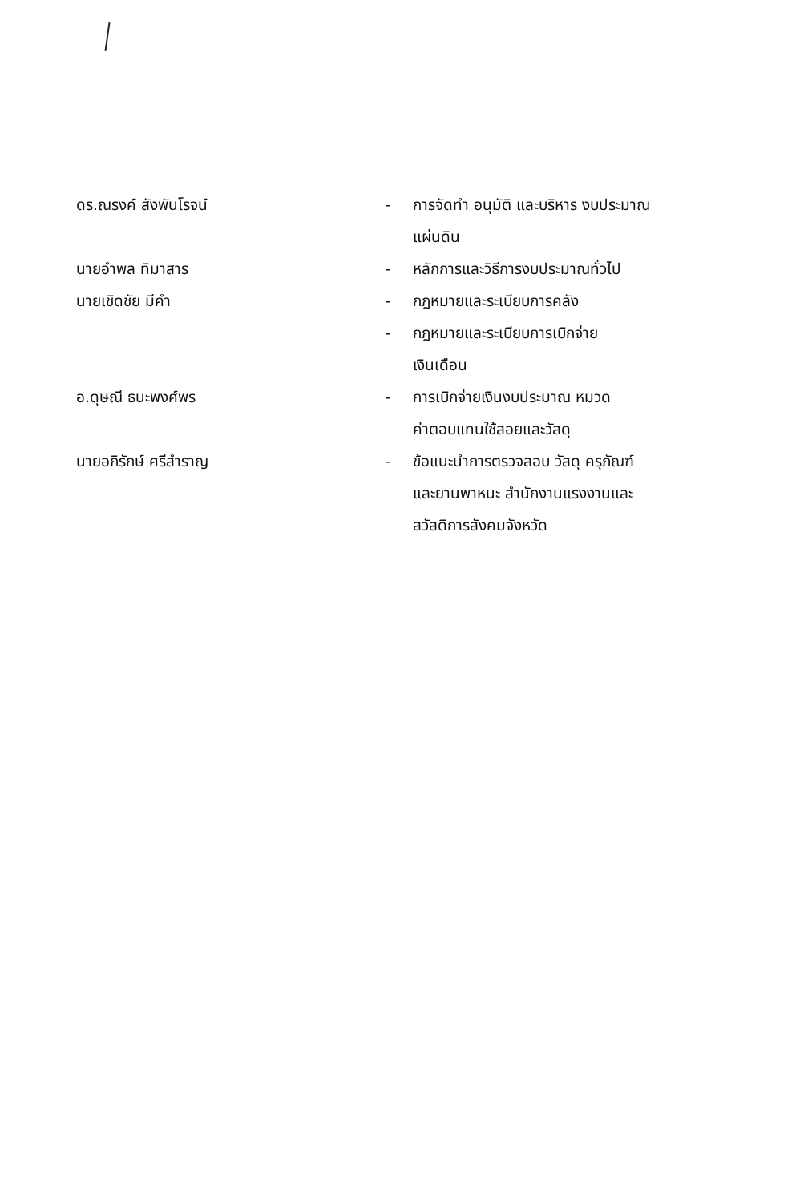| ดร.ณรงค์ สังพันโรจน์ | - | การจัดทำ อนุมัติ และบริหาร งบประมาณ แผ่นดิน |
| นายอำพล ทิมาสาร | - | หลักการและวิธีการงบประมาณทั่วไป |
| นายเชิดชัย มีคำ | - | กฎหมายและระเบียบการคลัง |
| | - | กฎหมายและระเบียบการเบิกจ่าย เงินเดือน |
| อ.ดุษณี ธนะพงศ์พร | - | การเบิกจ่ายเงินงบประมาณ หมวด ค่าตอบแทนใช้สอยและวัสดุ |
| นายอภิรักษ์ ศรีสำราญ | - | ข้อแนะนำการตรวจสอบ วัสดุ ครุภัณฑ์ และยานพาหนะ สำนักงานแรงงานและ สวัสดิการสังคมจังหวัด |